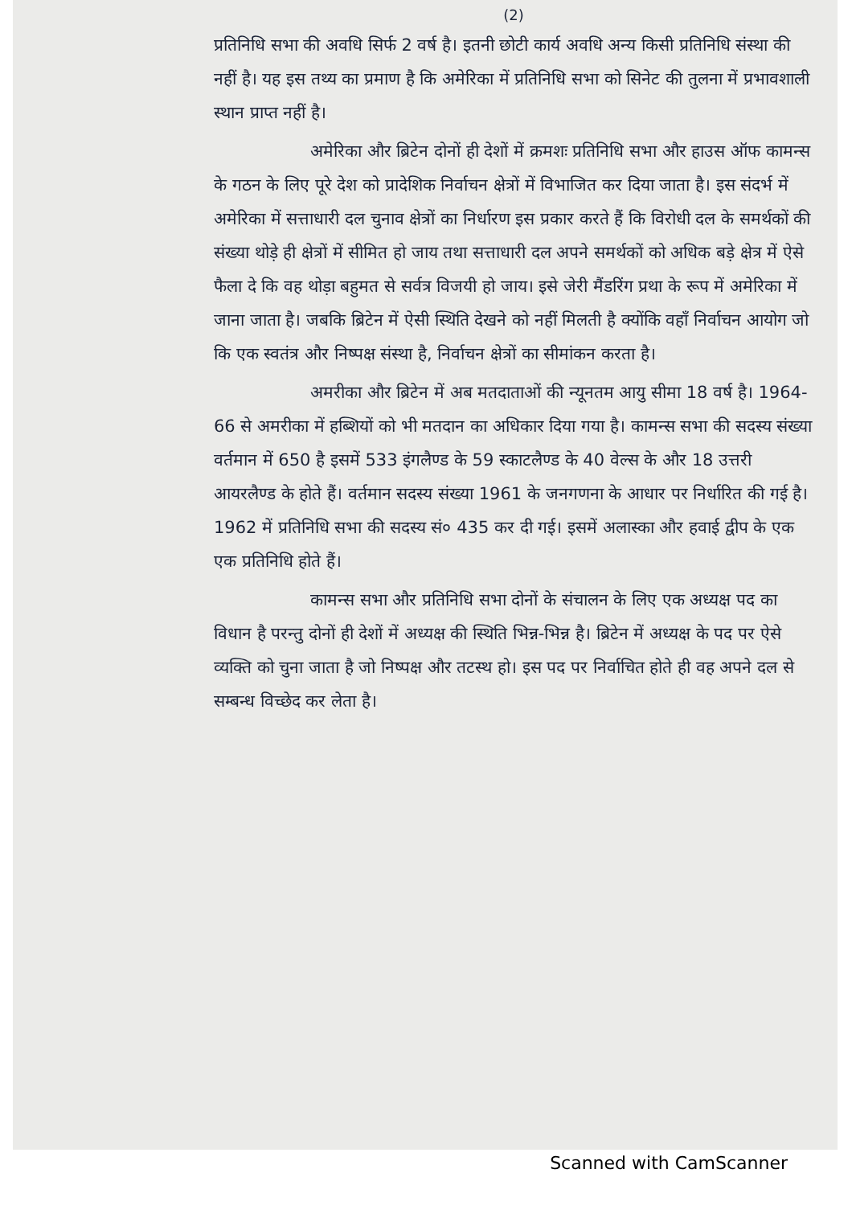(2)
प्रतिनिधि सभा की अवधि सिर्फ 2 वर्ष है। इतनी छोटी कार्य अवधि अन्य किसी प्रतिनिधि संस्था की नहीं है। यह इस तथ्य का प्रमाण है कि अमेरिका में प्रतिनिधि सभा को सिनेट की तुलना में प्रभावशाली स्थान प्राप्त नहीं है।
अमेरिका और ब्रिटेन दोनों ही देशों में क्रमशः प्रतिनिधि सभा और हाउस ऑफ कामन्स के गठन के लिए पूरे देश को प्रादेशिक निर्वाचन क्षेत्रों में विभाजित कर दिया जाता है। इस संदर्भ में अमेरिका में सत्ताधारी दल चुनाव क्षेत्रों का निर्धारण इस प्रकार करते हैं कि विरोधी दल के समर्थकों की संख्या थोड़े ही क्षेत्रों में सीमित हो जाय तथा सत्ताधारी दल अपने समर्थकों को अधिक बड़े क्षेत्र में ऐसे फैला दे कि वह थोड़ा बहुमत से सर्वत्र विजयी हो जाय। इसे जेरी मैंडरिंग प्रथा के रूप में अमेरिका में जाना जाता है। जबकि ब्रिटेन में ऐसी स्थिति देखने को नहीं मिलती है क्योंकि वहाँ निर्वाचन आयोग जो कि एक स्वतंत्र और निष्पक्ष संस्था है, निर्वाचन क्षेत्रों का सीमांकन करता है।
अमरीका और ब्रिटेन में अब मतदाताओं की न्यूनतम आयु सीमा 18 वर्ष है। 1964-66 से अमरीका में हब्शियों को भी मतदान का अधिकार दिया गया है। कामन्स सभा की सदस्य संख्या वर्तमान में 650 है इसमें 533 इंगलैण्ड के 59 स्काटलैण्ड के 40 वेल्स के और 18 उत्तरी आयरलैण्ड के होते हैं। वर्तमान सदस्य संख्या 1961 के जनगणना के आधार पर निर्धारित की गई है। 1962 में प्रतिनिधि सभा की सदस्य सं० 435 कर दी गई। इसमें अलास्का और हवाई द्वीप के एक एक प्रतिनिधि होते हैं।
कामन्स सभा और प्रतिनिधि सभा दोनों के संचालन के लिए एक अध्यक्ष पद का विधान है परन्तु दोनों ही देशों में अध्यक्ष की स्थिति भिन्न-भिन्न है। ब्रिटेन में अध्यक्ष के पद पर ऐसे व्यक्ति को चुना जाता है जो निष्पक्ष और तटस्थ हो। इस पद पर निर्वाचित होते ही वह अपने दल से सम्बन्ध विच्छेद कर लेता है।
Scanned with CamScanner